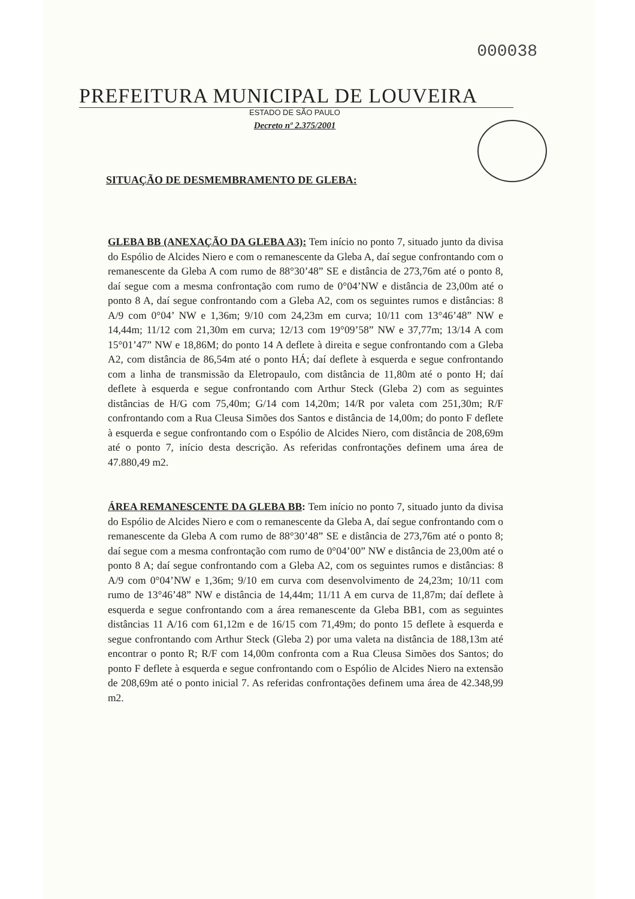000038
PREFEITURA MUNICIPAL DE LOUVEIRA
ESTADO DE SÃO PAULO
Decreto nº 2.375/2001
SITUAÇÃO DE DESMEMBRAMENTO DE GLEBA:
GLEBA BB (ANEXAÇÃO DA GLEBA A3): Tem início no ponto 7, situado junto da divisa do Espólio de Alcides Niero e com o remanescente da Gleba A, daí segue confrontando com o remanescente da Gleba A com rumo de 88°30’48” SE e distância de 273,76m até o ponto 8, daí segue com a mesma confrontação com rumo de 0°04’NW e distância de 23,00m até o ponto 8 A, daí segue confrontando com a Gleba A2, com os seguintes rumos e distâncias: 8 A/9 com 0°04’ NW e 1,36m; 9/10 com 24,23m em curva; 10/11 com 13°46’48” NW e 14,44m; 11/12 com 21,30m em curva; 12/13 com 19°09’58” NW e 37,77m; 13/14 A com 15°01’47” NW e 18,86M; do ponto 14 A deflete à direita e segue confrontando com a Gleba A2, com distância de 86,54m até o ponto HÁ; daí deflete à esquerda e segue confrontando com a linha de transmissão da Eletropaulo, com distância de 11,80m até o ponto H; daí deflete à esquerda e segue confrontando com Arthur Steck (Gleba 2) com as seguintes distâncias de H/G com 75,40m; G/14 com 14,20m; 14/R por valeta com 251,30m; R/F confrontando com a Rua Cleusa Simões dos Santos e distância de 14,00m; do ponto F deflete à esquerda e segue confrontando com o Espólio de Alcides Niero, com distância de 208,69m até o ponto 7, início desta descrição. As referidas confrontações definem uma área de 47.880,49 m2.
ÁREA REMANESCENTE DA GLEBA BB: Tem início no ponto 7, situado junto da divisa do Espólio de Alcides Niero e com o remanescente da Gleba A, daí segue confrontando com o remanescente da Gleba A com rumo de 88°30’48” SE e distância de 273,76m até o ponto 8; daí segue com a mesma confrontação com rumo de 0°04’00” NW e distância de 23,00m até o ponto 8 A; daí segue confrontando com a Gleba A2, com os seguintes rumos e distâncias: 8 A/9 com 0°04’NW e 1,36m; 9/10 em curva com desenvolvimento de 24,23m; 10/11 com rumo de 13°46’48” NW e distância de 14,44m; 11/11 A em curva de 11,87m; daí deflete à esquerda e segue confrontando com a área remanescente da Gleba BB1, com as seguintes distâncias 11 A/16 com 61,12m e de 16/15 com 71,49m; do ponto 15 deflete à esquerda e segue confrontando com Arthur Steck (Gleba 2) por uma valeta na distância de 188,13m até encontrar o ponto R; R/F com 14,00m confronta com a Rua Cleusa Simões dos Santos; do ponto F deflete à esquerda e segue confrontando com o Espólio de Alcides Niero na extensão de 208,69m até o ponto inicial 7. As referidas confrontações definem uma área de 42.348,99 m2.